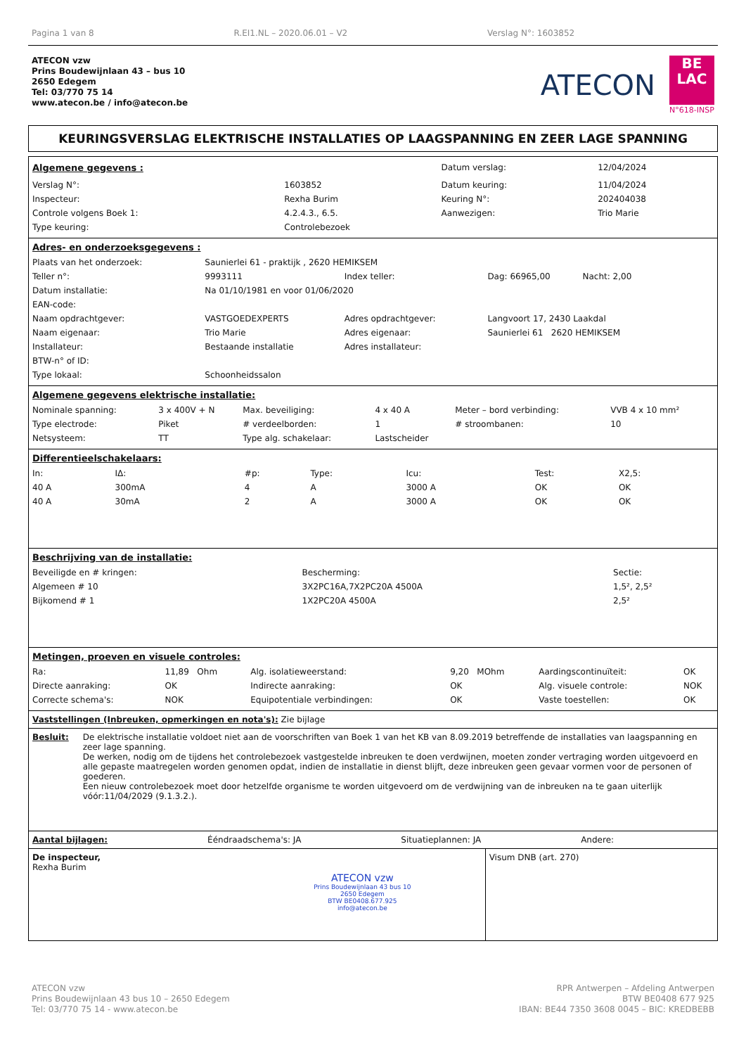Pagina 1 van 8 R.EI1.NL – 2020.06.01 – V2 Verslag N°: 1603852
ATECON vzw
Prins Boudewijnlaan 43 – bus 10
2650 Edegem
Tel: 03/770 75 14
www.atecon.be / info@atecon.be
ATECON
BE
LAC
N°618-INSP
KEURINGSVERSLAG ELEKTRISCHE INSTALLATIES OP LAAGSPANNING EN ZEER LAGE SPANNING
| Algemene gegevens : | | Datum verslag: | 12/04/2024 |
| Verslag N°: | 1603852 | Datum keuring: | 11/04/2024 |
| Inspecteur: | Rexha Burim | Keuring N°: | 202404038 |
| Controle volgens Boek 1: | 4.2.4.3., 6.5. | Aanwezigen: | Trio Marie |
| Type keuring: | Controlebezoek | | |
Adres- en onderzoeksgegevens :
| Plaats van het onderzoek: | Saunierlei 61 - praktijk , 2620 HEMIKSEM | | |
| Teller n°: | 9993111 | Index teller: | Dag: 66965,00 Nacht: 2,00 |
| Datum installatie: | Na 01/10/1981 en voor 01/06/2020 | | |
| EAN-code: | | | |
| Naam opdrachtgever: | VASTGOEDEXPERTS | Adres opdrachtgever: | Langvoort 17, 2430 Laakdal |
| Naam eigenaar: | Trio Marie | Adres eigenaar: | Saunierlei 61 2620 HEMIKSEM |
| Installateur: | Bestaande installatie | Adres installateur: | |
| BTW-n° of ID: | | | |
| Type lokaal: | Schoonheidssalon | | |
Algemene gegevens elektrische installatie:
| Nominale spanning: | 3 x 400V + N | Max. beveiliging: | 4 x 40 A | Meter – bord verbinding: | VVB 4 x 10 mm² |
| Type electrode: | Piket | # verdeelborden: | 1 | # stroombanen: | 10 |
| Netsysteem: | TT | Type alg. schakelaar: | Lastscheider | | |
Differentieelschakelaars:
| In: | IΔ: | #p: | Type: | Icu: | Test: | X2,5: |
| 40 A | 300mA | 4 | A | 3000 A | OK | OK |
| 40 A | 30mA | 2 | A | 3000 A | OK | OK |
Beschrijving van de installatie:
| Beveiligde en # kringen: | Bescherming: | Sectie: |
| Algemeen # 10 | 3X2PC16A,7X2PC20A 4500A | 1,5², 2,5² |
| Bijkomend # 1 | 1X2PC20A 4500A | 2,5² |
Metingen, proeven en visuele controles:
| Ra: | 11,89 Ohm | Alg. isolatieweerstand: | 9,20 MOhm | Aardingscontinuïteit: | OK |
| Directe aanraking: | OK | Indirecte aanraking: | OK | Alg. visuele controle: | NOK |
| Correcte schema's: | NOK | Equipotentiale verbindingen: | OK | Vaste toestellen: | OK |
Vaststellingen (Inbreuken, opmerkingen en nota's): Zie bijlage
Besluit: De elektrische installatie voldoet niet aan de voorschriften van Boek 1 van het KB van 8.09.2019 betreffende de installaties van laagspanning en zeer lage spanning.
De werken, nodig om de tijdens het controlebezoek vastgestelde inbreuken te doen verdwijnen, moeten zonder vertraging worden uitgevoerd en alle gepaste maatregelen worden genomen opdat, indien de installatie in dienst blijft, deze inbreuken geen gevaar vormen voor de personen of goederen.
Een nieuw controlebezoek moet door hetzelfde organisme te worden uitgevoerd om de verdwijning van de inbreuken na te gaan uiterlijk vóór:11/04/2029 (9.1.3.2.).
Aantal bijlagen: Ééndraadschema's: JA Situatieplannen: JA Andere:
De inspecteur,
Rexha Burim
ATECON vzw
Prins Boudewijnlaan 43 bus 10
2650 Edegem
BTW BE0408.677.925
info@atecon.be
Visum DNB (art. 270)
ATECON vzw
Prins Boudewijnlaan 43 bus 10 – 2650 Edegem
Tel: 03/770 75 14 - www.atecon.be
RPR Antwerpen – Afdeling Antwerpen
BTW BE0408 677 925
IBAN: BE44 7350 3608 0045 – BIC: KREDBEBB